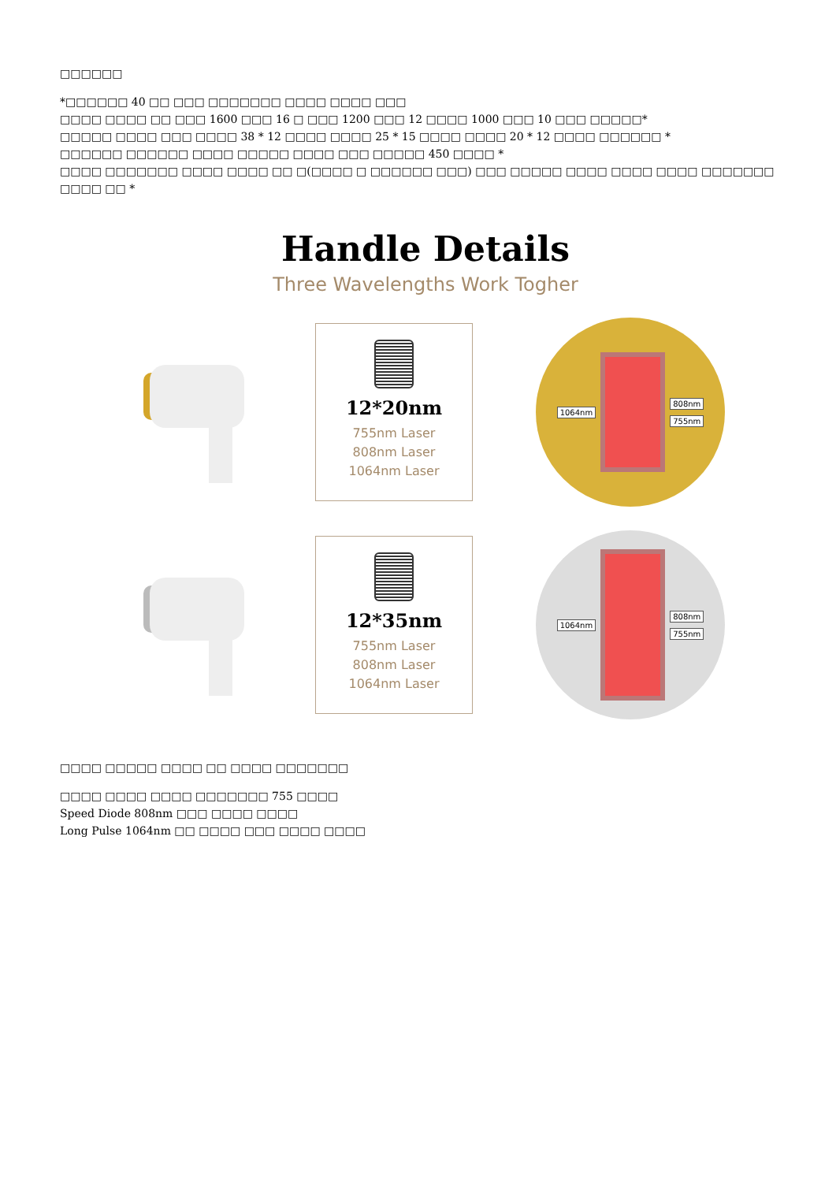□□□□□□
*□□□□□□ 40 □□ □□□ □□□□□□□ □□□□ □□□□ □□□
□□□□ □□□□ □□ □□□ 1600 □□□ 16 □ □□□ 1200 □□□ 12 □□□□ 1000 □□□ 10 □□□ □□□□□*
□□□□□ □□□□ □□□ □□□□ 38 * 12 □□□□ □□□□ 25 * 15 □□□□ □□□□ 20 * 12 □□□□ □□□□□□ *
□□□□□□ □□□□□□ □□□□ □□□□□ □□□□ □□□ □□□□□ 450 □□□□ *
□□□□ □□□□□□□ □□□□ □□□□ □□ □(□□□□ □ □□□□□□ □□□) □□□ □□□□□ □□□□ □□□□ □□□□ □□□□□□□ □□□□ □□ *
Handle Details
Three Wavelengths Work Togher
12*20nm
755nm Laser
808nm Laser
1064nm Laser
1064nm
808nm
755nm
12*35nm
755nm Laser
808nm Laser
1064nm Laser
1064nm
808nm
755nm
□□□□ □□□□□ □□□□ □□ □□□□ □□□□□□□
□□□□ □□□□ □□□□ □□□□□□□ 755 □□□□
Speed Diode 808nm □□□ □□□□ □□□□
Long Pulse 1064nm □□ □□□□ □□□ □□□□ □□□□